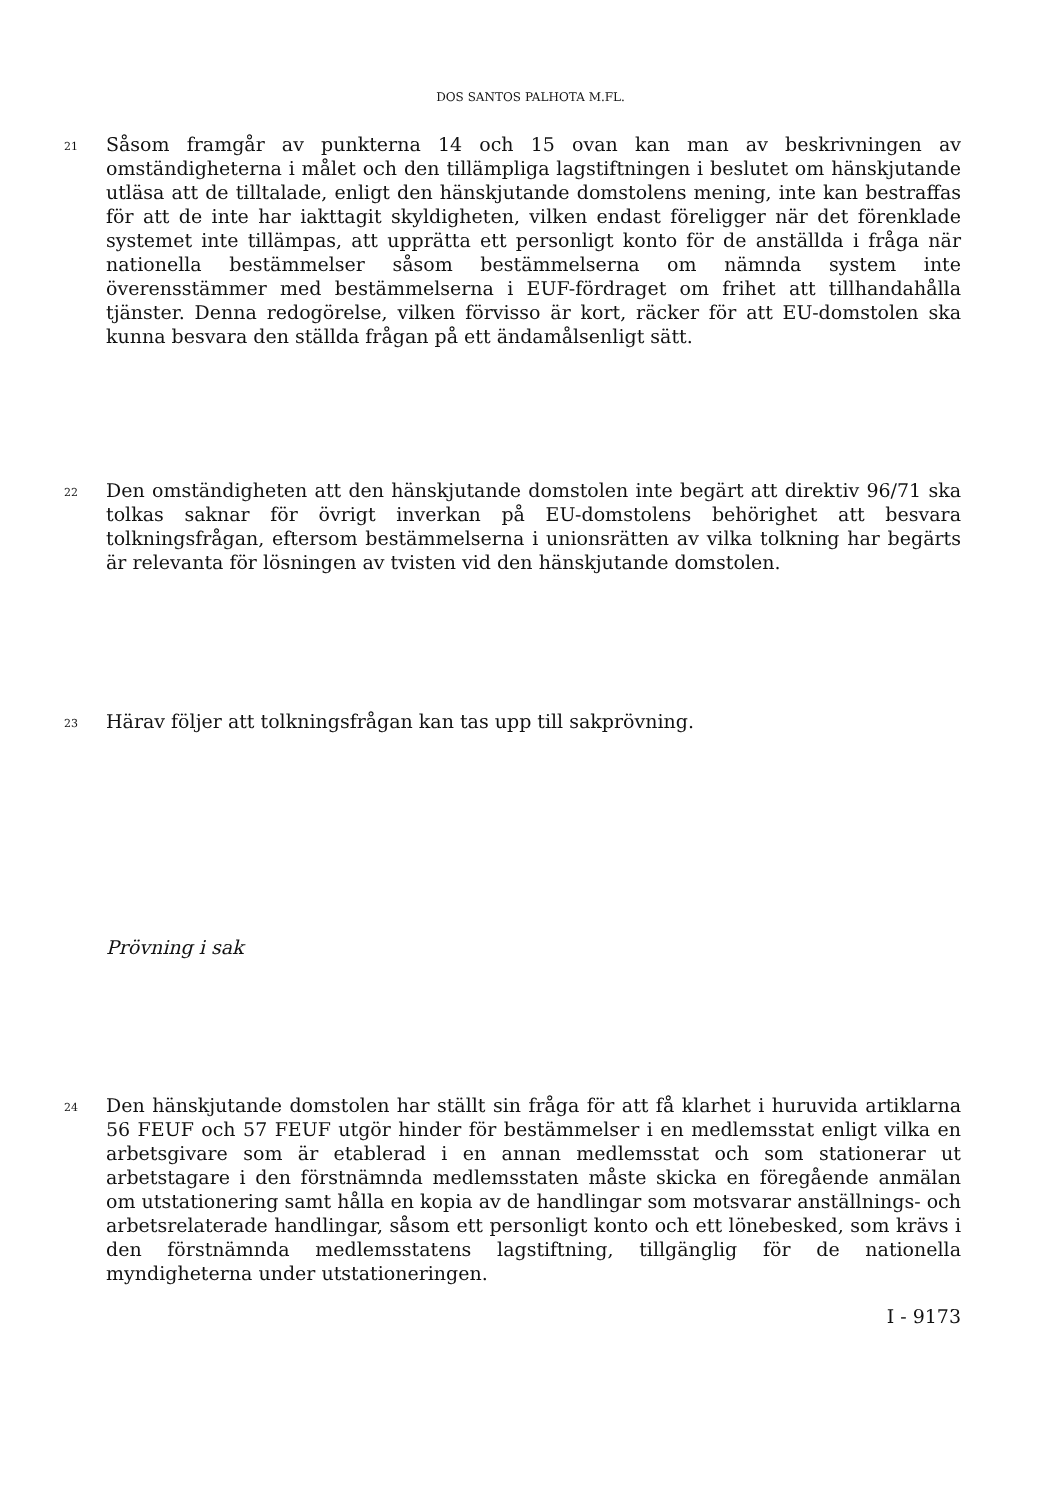DOS SANTOS PALHOTA M.FL.
21
Såsom framgår av punkterna 14 och 15 ovan kan man av beskrivningen av omständigheterna i målet och den tillämpliga lagstiftningen i beslutet om hänskjutande utläsa att de tilltalade, enligt den hänskjutande domstolens mening, inte kan bestraffas för att de inte har iakttagit skyldigheten, vilken endast föreligger när det förenklade systemet inte tillämpas, att upprätta ett personligt konto för de anställda i fråga när nationella bestämmelser såsom bestämmelserna om nämnda system inte överensstämmer med bestämmelserna i EUF-fördraget om frihet att tillhandahålla tjänster. Denna redogörelse, vilken förvisso är kort, räcker för att EU-domstolen ska kunna besvara den ställda frågan på ett ändamålsenligt sätt.
22
Den omständigheten att den hänskjutande domstolen inte begärt att direktiv 96/71 ska tolkas saknar för övrigt inverkan på EU-domstolens behörighet att besvara tolkningsfrågan, eftersom bestämmelserna i unionsrätten av vilka tolkning har begärts är relevanta för lösningen av tvisten vid den hänskjutande domstolen.
23
Härav följer att tolkningsfrågan kan tas upp till sakprövning.
Prövning i sak
24
Den hänskjutande domstolen har ställt sin fråga för att få klarhet i huruvida artiklarna 56 FEUF och 57 FEUF utgör hinder för bestämmelser i en medlemsstat enligt vilka en arbetsgivare som är etablerad i en annan medlemsstat och som stationerar ut arbetstagare i den förstnämnda medlemsstaten måste skicka en föregående anmälan om utstationering samt hålla en kopia av de handlingar som motsvarar anställnings- och arbetsrelaterade handlingar, såsom ett personligt konto och ett lönebesked, som krävs i den förstnämnda medlemsstatens lagstiftning, tillgänglig för de nationella myndigheterna under utstationeringen.
I - 9173